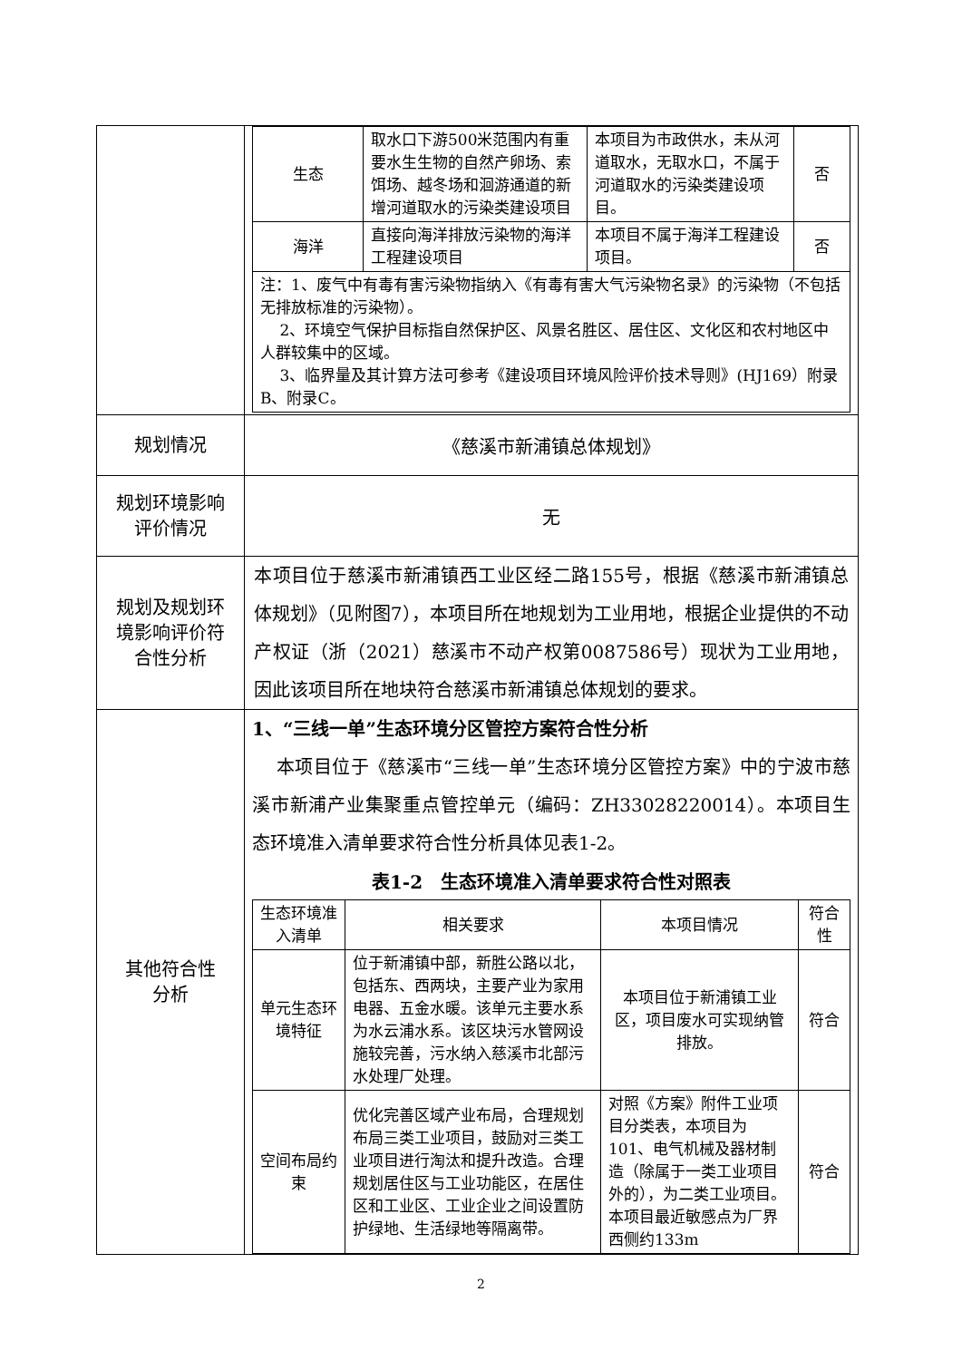| | / 生态 / 取水口下游500米范围内有重要水生生物的自然产卵场、索饵场、越冬场和洄游通道的新增河道取水的污染类建设项目 / 本项目为市政供水，未从河道取水，无取水口，不属于河道取水的污染类建设项目。 / 否 / / 海洋 / 直接向海洋排放污染物的海洋工程建设项目 / 本项目不属于海洋工程建设项目。 / 否 / / 注：1、废气中有毒有害污染物指纳入《有毒有害大气污染物名录》的污染物（不包括无排放标准的污染物）。 2、环境空气保护目标指自然保护区、风景名胜区、居住区、文化区和农村地区中人群较集中的区域。 3、临界量及其计算方法可参考《建设项目环境风险评价技术导则》(HJ169）附录B、附录C。 / / / / |
| 规划情况 | 《慈溪市新浦镇总体规划》 |
| 规划环境影响 评价情况 | 无 |
| 规划及规划环 境影响评价符 合性分析 | 本项目位于慈溪市新浦镇西工业区经二路155号，根据《慈溪市新浦镇总体规划》（见附图7），本项目所在地规划为工业用地，根据企业提供的不动产权证（浙（2021）慈溪市不动产权第0087586号）现状为工业用地，因此该项目所在地块符合慈溪市新浦镇总体规划的要求。 |
| 其他符合性 分析 | 1、“三线一单”生态环境分区管控方案符合性分析 本项目位于《慈溪市“三线一单”生态环境分区管控方案》中的宁波市慈溪市新浦产业集聚重点管控单元（编码：ZH33028220014）。本项目生态环境准入清单要求符合性分析具体见表1-2。 表1-2 生态环境准入清单要求符合性对照表 / 生态环境准入清单 / 相关要求 / 本项目情况 / 符合性 / / --- / --- / --- / --- / / 单元生态环境特征 / 位于新浦镇中部，新胜公路以北，包括东、西两块，主要产业为家用电器、五金水暖。该单元主要水系为水云浦水系。该区块污水管网设施较完善，污水纳入慈溪市北部污水处理厂处理。 / 本项目位于新浦镇工业区，项目废水可实现纳管排放。 / 符合 / / 空间布局约束 / 优化完善区域产业布局，合理规划布局三类工业项目，鼓励对三类工业项目进行淘汰和提升改造。合理规划居住区与工业功能区，在居住区和工业区、工业企业之间设置防护绿地、生活绿地等隔离带。 / 对照《方案》附件工业项目分类表，本项目为101、电气机械及器材制造（除属于一类工业项目外的），为二类工业项目。本项目最近敏感点为厂界西侧约133m / 符合 / |
2